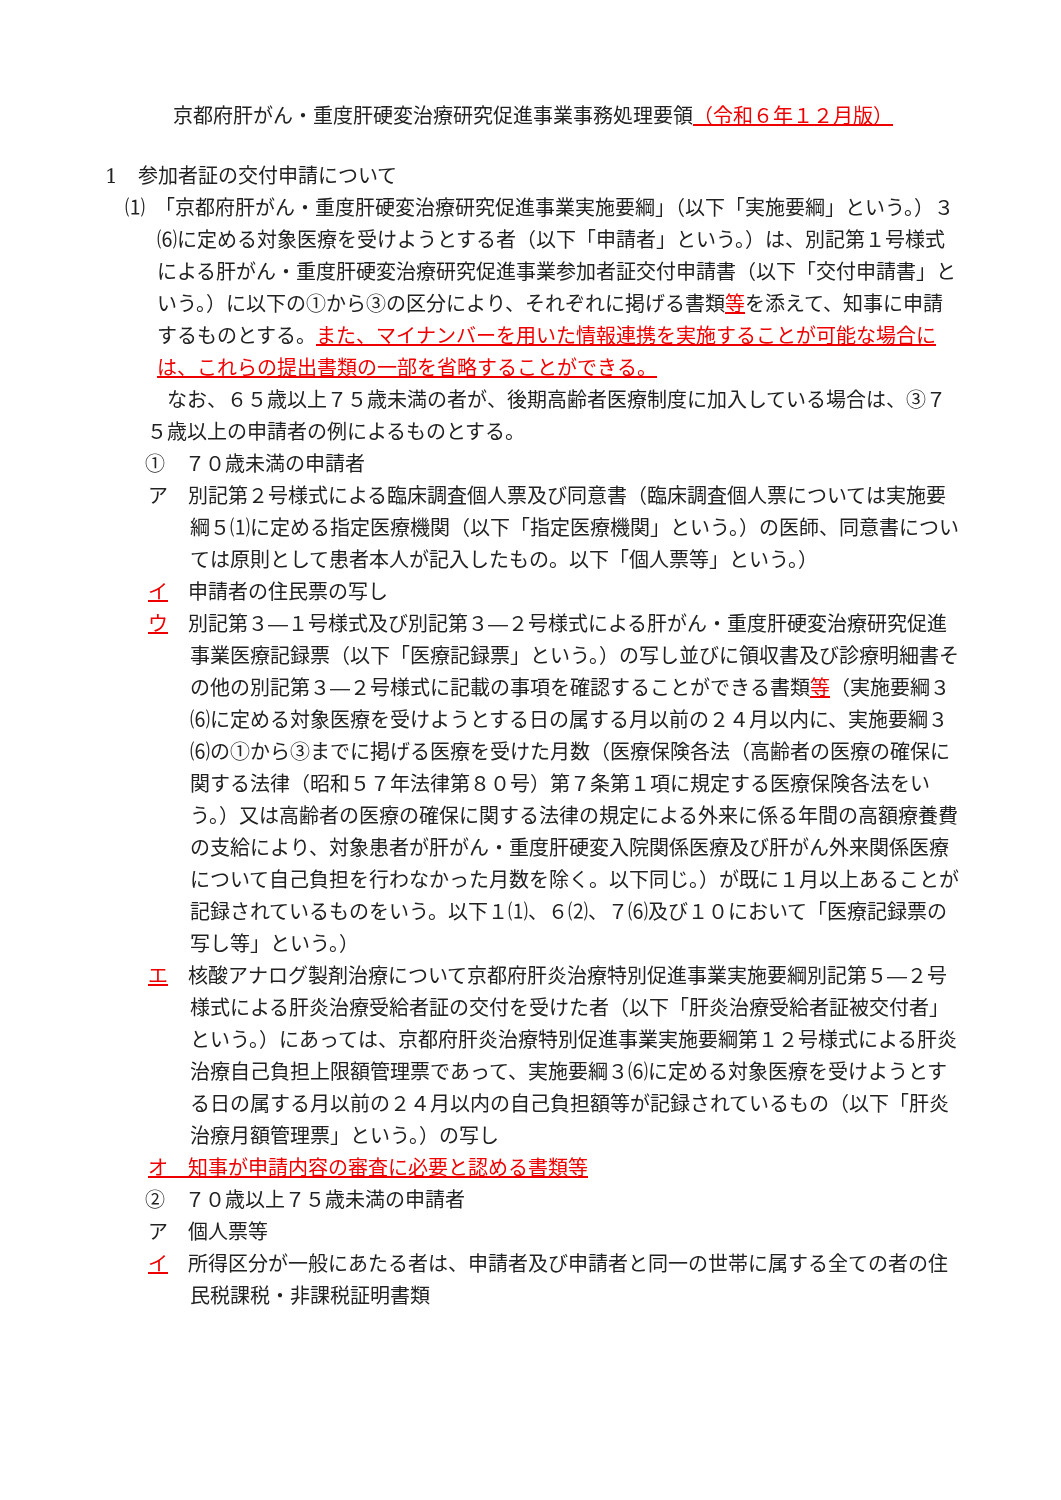京都府肝がん・重度肝硬変治療研究促進事業事務処理要領（令和６年１２月版）
1　参加者証の交付申請について
⑴　「京都府肝がん・重度肝硬変治療研究促進事業実施要綱」（以下「実施要綱」という。）３⑹に定める対象医療を受けようとする者（以下「申請者」という。）は、別記第１号様式による肝がん・重度肝硬変治療研究促進事業参加者証交付申請書（以下「交付申請書」という。）に以下の①から③の区分により、それぞれに掲げる書類等を添えて、知事に申請するものとする。また、マイナンバーを用いた情報連携を実施することが可能な場合には、これらの提出書類の一部を省略することができる。
　なお、６５歳以上７５歳未満の者が、後期高齢者医療制度に加入している場合は、③７５歳以上の申請者の例によるものとする。
①　７０歳未満の申請者
ア　別記第２号様式による臨床調査個人票及び同意書（臨床調査個人票については実施要綱５⑴に定める指定医療機関（以下「指定医療機関」という。）の医師、同意書については原則として患者本人が記入したもの。以下「個人票等」という。）
イ　申請者の住民票の写し
ウ　別記第３―１号様式及び別記第３―２号様式による肝がん・重度肝硬変治療研究促進事業医療記録票（以下「医療記録票」という。）の写し並びに領収書及び診療明細書その他の別記第３―２号様式に記載の事項を確認することができる書類等（実施要綱３⑹に定める対象医療を受けようとする日の属する月以前の２４月以内に、実施要綱３⑹の①から③までに掲げる医療を受けた月数（医療保険各法（高齢者の医療の確保に関する法律（昭和５７年法律第８０号）第７条第１項に規定する医療保険各法をいう。）又は高齢者の医療の確保に関する法律の規定による外来に係る年間の高額療養費の支給により、対象患者が肝がん・重度肝硬変入院関係医療及び肝がん外来関係医療について自己負担を行わなかった月数を除く。以下同じ。）が既に１月以上あることが記録されているものをいう。以下１⑴、６⑵、７⑹及び１０において「医療記録票の写し等」という。）
エ　核酸アナログ製剤治療について京都府肝炎治療特別促進事業実施要綱別記第５―２号様式による肝炎治療受給者証の交付を受けた者（以下「肝炎治療受給者証被交付者」という。）にあっては、京都府肝炎治療特別促進事業実施要綱第１２号様式による肝炎治療自己負担上限額管理票であって、実施要綱３⑹に定める対象医療を受けようとする日の属する月以前の２４月以内の自己負担額等が記録されているもの（以下「肝炎治療月額管理票」という。）の写し
オ　知事が申請内容の審査に必要と認める書類等
②　７０歳以上７５歳未満の申請者
ア　個人票等
イ　所得区分が一般にあたる者は、申請者及び申請者と同一の世帯に属する全ての者の住民税課税・非課税証明書類